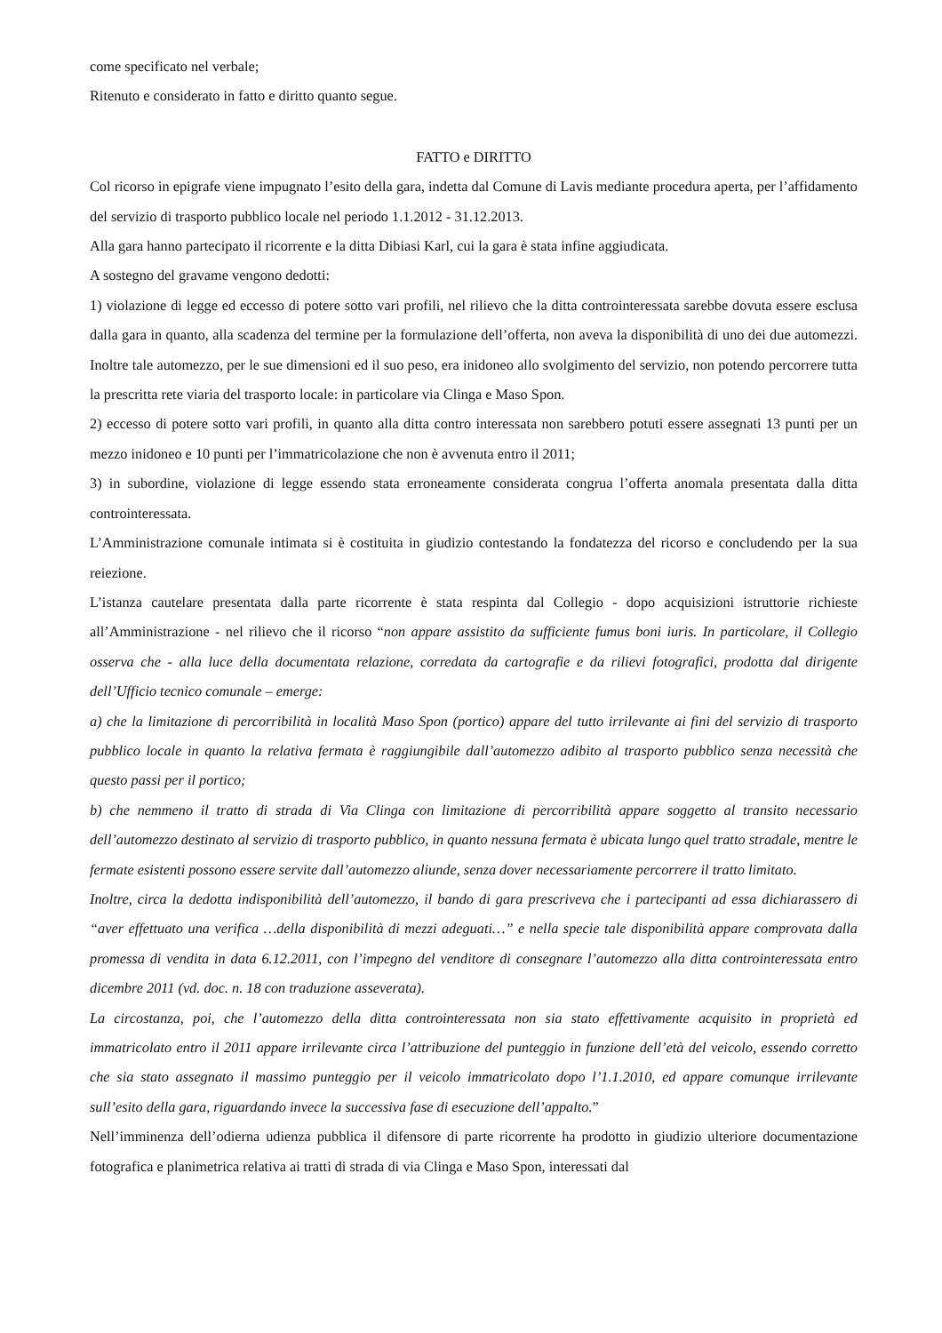come specificato nel verbale;
Ritenuto e considerato in fatto e diritto quanto segue.
FATTO e DIRITTO
Col ricorso in epigrafe viene impugnato l’esito della gara, indetta dal Comune di Lavis mediante procedura aperta, per l’affidamento del servizio di trasporto pubblico locale nel periodo 1.1.2012 - 31.12.2013.
Alla gara hanno partecipato il ricorrente e la ditta Dibiasi Karl, cui la gara è stata infine aggiudicata.
A sostegno del gravame vengono dedotti:
1) violazione di legge ed eccesso di potere sotto vari profili, nel rilievo che la ditta controinteressata sarebbe dovuta essere esclusa dalla gara in quanto, alla scadenza del termine per la formulazione dell’offerta, non aveva la disponibilità di uno dei due automezzi. Inoltre tale automezzo, per le sue dimensioni ed il suo peso, era inidoneo allo svolgimento del servizio, non potendo percorrere tutta la prescritta rete viaria del trasporto locale: in particolare via Clinga e Maso Spon.
2) eccesso di potere sotto vari profili, in quanto alla ditta contro interessata non sarebbero potuti essere assegnati 13 punti per un mezzo inidoneo e 10 punti per l’immatricolazione che non è avvenuta entro il 2011;
3) in subordine, violazione di legge essendo stata erroneamente considerata congrua l’offerta anomala presentata dalla ditta controinteressata.
L’Amministrazione comunale intimata si è costituita in giudizio contestando la fondatezza del ricorso e concludendo per la sua reiezione.
L’istanza cautelare presentata dalla parte ricorrente è stata respinta dal Collegio - dopo acquisizioni istruttorie richieste all’Amministrazione - nel rilievo che il ricorso “non appare assistito da sufficiente fumus boni iuris. In particolare, il Collegio osserva che - alla luce della documentata relazione, corredata da cartografie e da rilievi fotografici, prodotta dal dirigente dell’Ufficio tecnico comunale – emerge:
a) che la limitazione di percorribilità in località Maso Spon (portico) appare del tutto irrilevante ai fini del servizio di trasporto pubblico locale in quanto la relativa fermata è raggiungibile dall’automezzo adibito al trasporto pubblico senza necessità che questo passi per il portico;
b) che nemmeno il tratto di strada di Via Clinga con limitazione di percorribilità appare soggetto al transito necessario dell’automezzo destinato al servizio di trasporto pubblico, in quanto nessuna fermata è ubicata lungo quel tratto stradale, mentre le fermate esistenti possono essere servite dall’automezzo aliunde, senza dover necessariamente percorrere il tratto limitato.
Inoltre, circa la dedotta indisponibilità dell’automezzo, il bando di gara prescriveva che i partecipanti ad essa dichiarassero di “aver effettuato una verifica …della disponibilità di mezzi adeguati…” e nella specie tale disponibilità appare comprovata dalla promessa di vendita in data 6.12.2011, con l’impegno del venditore di consegnare l’automezzo alla ditta controinteressata entro dicembre 2011 (vd. doc. n. 18 con traduzione asseverata).
La circostanza, poi, che l’automezzo della ditta controinteressata non sia stato effettivamente acquisito in proprietà ed immatricolato entro il 2011 appare irrilevante circa l’attribuzione del punteggio in funzione dell’età del veicolo, essendo corretto che sia stato assegnato il massimo punteggio per il veicolo immatricolato dopo l’1.1.2010, ed appare comunque irrilevante sull’esito della gara, riguardando invece la successiva fase di esecuzione dell’appalto.”
Nell’imminenza dell’odierna udienza pubblica il difensore di parte ricorrente ha prodotto in giudizio ulteriore documentazione fotografica e planimetrica relativa ai tratti di strada di via Clinga e Maso Spon, interessati dal